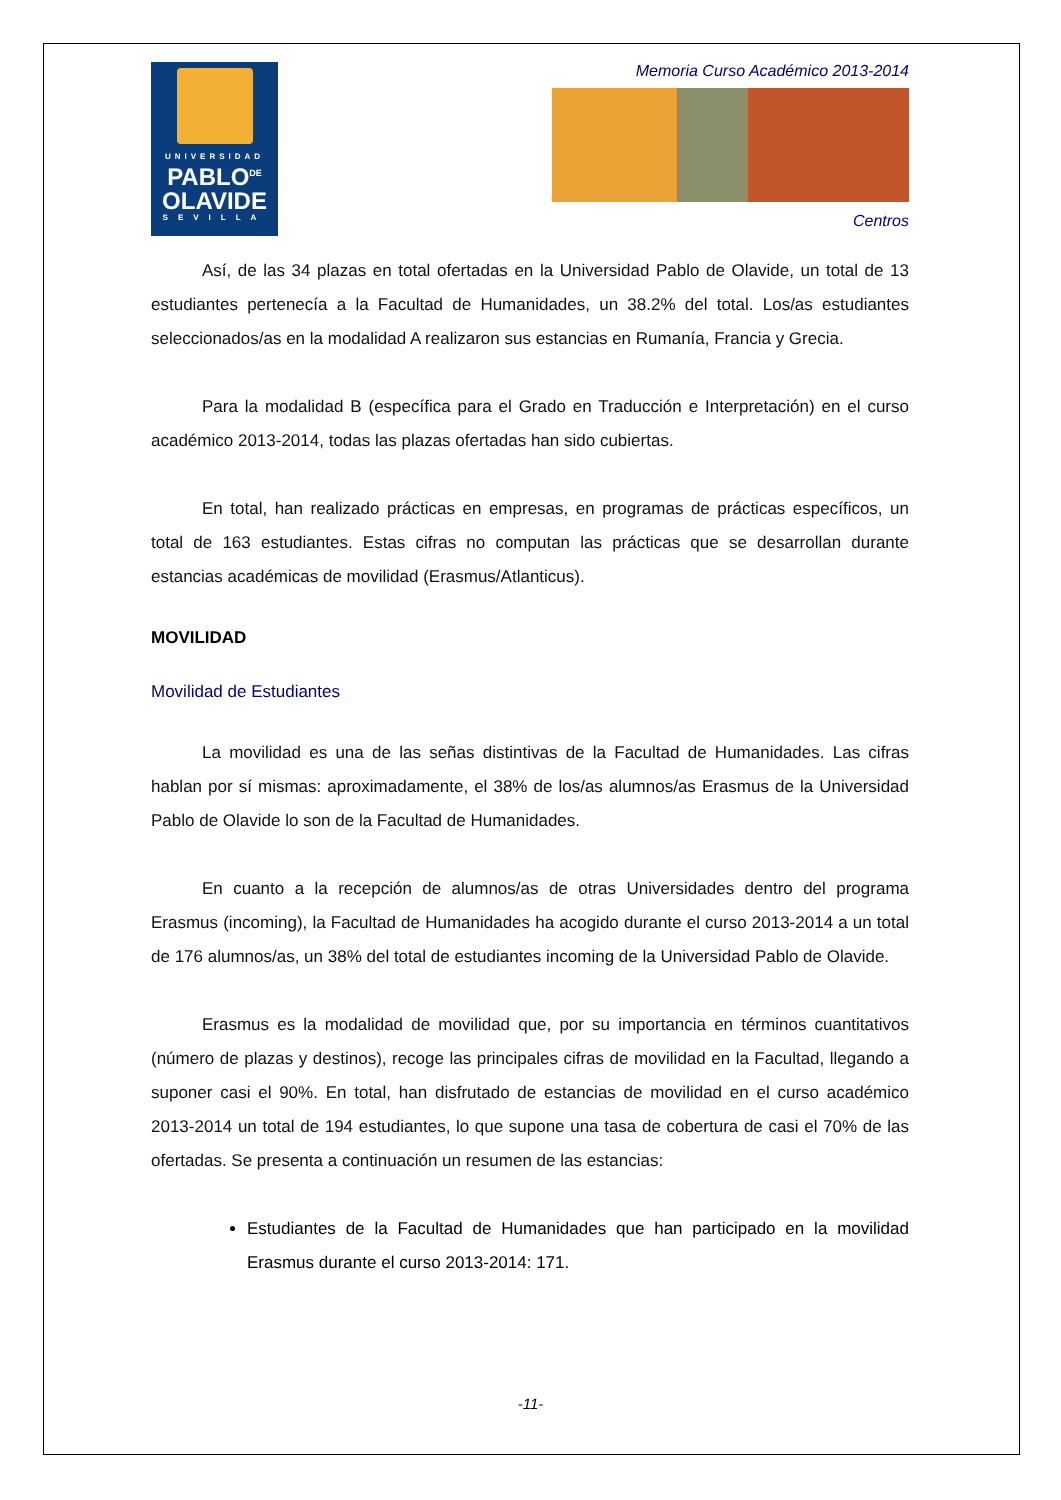UNIVERSIDAD
PABLO<sup>DE</sup>
OLAVIDE
SEVILLA
Memoria Curso Académico 2013-2014
Centros
Así, de las 34 plazas en total ofertadas en la Universidad Pablo de Olavide, un total de 13 estudiantes pertenecía a la Facultad de Humanidades, un 38.2% del total. Los/as estudiantes seleccionados/as en la modalidad A realizaron sus estancias en Rumanía, Francia y Grecia.
Para la modalidad B (específica para el Grado en Traducción e Interpretación) en el curso académico 2013-2014, todas las plazas ofertadas han sido cubiertas.
En total, han realizado prácticas en empresas, en programas de prácticas específicos, un total de 163 estudiantes. Estas cifras no computan las prácticas que se desarrollan durante estancias académicas de movilidad (Erasmus/Atlanticus).
MOVILIDAD
Movilidad de Estudiantes
La movilidad es una de las señas distintivas de la Facultad de Humanidades. Las cifras hablan por sí mismas: aproximadamente, el 38% de los/as alumnos/as Erasmus de la Universidad Pablo de Olavide lo son de la Facultad de Humanidades.
En cuanto a la recepción de alumnos/as de otras Universidades dentro del programa Erasmus (incoming), la Facultad de Humanidades ha acogido durante el curso 2013-2014 a un total de 176 alumnos/as, un 38% del total de estudiantes incoming de la Universidad Pablo de Olavide.
Erasmus es la modalidad de movilidad que, por su importancia en términos cuantitativos (número de plazas y destinos), recoge las principales cifras de movilidad en la Facultad, llegando a suponer casi el 90%. En total, han disfrutado de estancias de movilidad en el curso académico 2013-2014 un total de 194 estudiantes, lo que supone una tasa de cobertura de casi el 70% de las ofertadas. Se presenta a continuación un resumen de las estancias:
Estudiantes de la Facultad de Humanidades que han participado en la movilidad Erasmus durante el curso 2013-2014: 171.
-11-